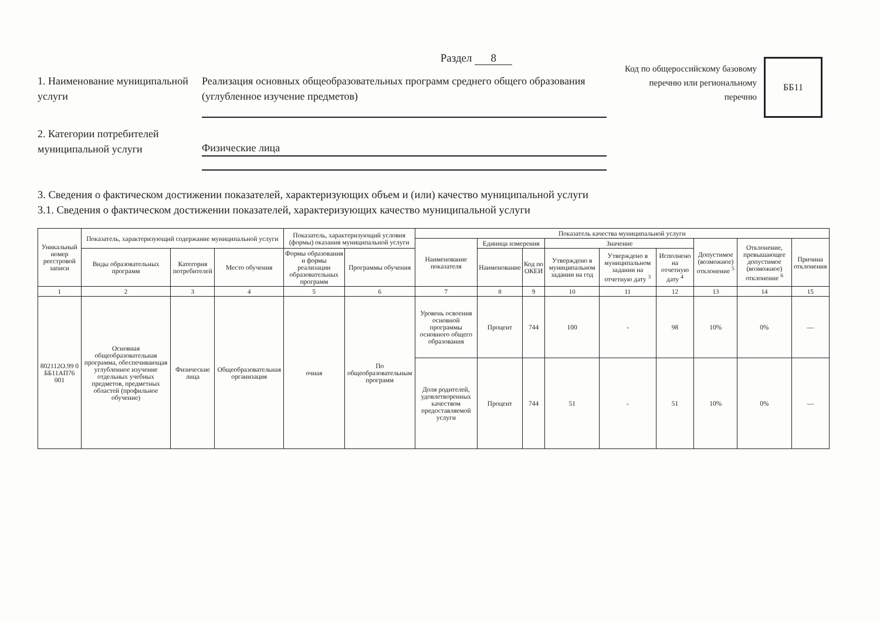Раздел 8
1. Наименование муниципальной услуги
Реализация основных общеобразовательных программ среднего общего образования (углубленное изучение предметов)
Код по общероссийскому базовому перечню или региональному перечню
ББ11
2. Категории потребителей муниципальной услуги
Физические лица
3. Сведения о фактическом достижении показателей, характеризующих объем и (или) качество муниципальной услуги
3.1. Сведения о фактическом достижении показателей, характеризующих качество муниципальной услуги
| Уникальный номер реестровой записи | Показатель, характеризующий содержание муниципальной услуги | | | Показатель, характеризующий условия (формы) оказания муниципальной услуги | | Показатель качества муниципальной услуги | | | | | | | | |
| --- | --- | --- | --- | --- | --- | --- | --- | --- | --- | --- | --- | --- | --- | --- |
| | | | | | | Наименование показателя | Единица измерения | | Значение | | | Допустимое (возможное) отклонение <sup>5</sup> | Отклонение, превышающее допустимое (возможное) отклонение <sup>6</sup> | Причина отклонения |
| | Виды образовательных программ | Категория потребителей | Место обучения | Формы образования и формы реализации образовательных программ | Программы обучения | | Наименование | Код по ОКЕИ | Утверждено в муниципальном задании на год | Утверждено в муниципальном задании на отчетную дату <sup>3</sup> | Исполнено на отчетную дату <sup>4</sup> | | | |
| 1 | 2 | 3 | 4 | 5 | 6 | 7 | 8 | 9 | 10 | 11 | 12 | 13 | 14 | 15 |
| 802112О.99 0 ББ11АП76 001 | Основная общеобразовательная программа, обеспечивающая углубленное изучение отдельных учебных предметов, предметных областей (профильное обучение) | Физические лица | Общеобразовательная организация | очная | По общеобразовательным программ | Уровень освоения основной программы основного общего образования | Процент | 744 | 100 | - | 98 | 10% | 0% | — |
| | | | | | | Доля родителей, удовлетворенных качеством предоставляемой услуги | Процент | 744 | 51 | - | 51 | 10% | 0% | — |